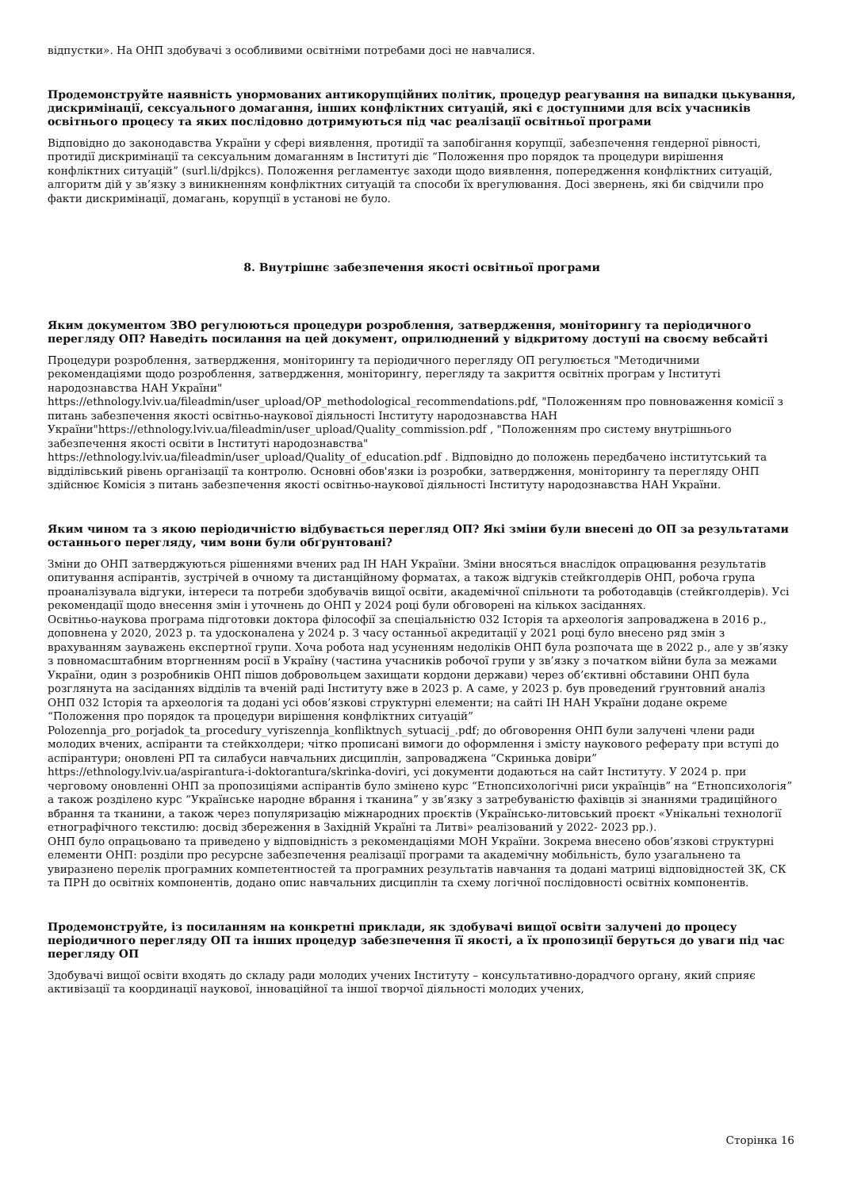відпустки». На ОНП здобувачі з особливими освітніми потребами досі не навчалися.
Продемонструйте наявність унормованих антикорупційних політик, процедур реагування на випадки цькування, дискримінації, сексуального домагання, інших конфліктних ситуацій, які є доступними для всіх учасників освітнього процесу та яких послідовно дотримуються під час реалізації освітньої програми
Відповідно до законодавства України у сфері виявлення, протидії та запобігання корупції, забезпечення гендерної рівності, протидії дискримінації та сексуальним домаганням в Інституті діє “Положення про порядок та процедури вирішення конфліктних ситуацій” (surl.li/dpjkcs). Положення регламентує заходи щодо виявлення, попередження конфліктних ситуацій, алгоритм дій у зв’язку з виникненням конфліктних ситуацій та способи їх врегулювання. Досі звернень, які би свідчили про факти дискримінації, домагань, корупції в установі не було.
8. Внутрішнє забезпечення якості освітньої програми
Яким документом ЗВО регулюються процедури розроблення, затвердження, моніторингу та періодичного перегляду ОП? Наведіть посилання на цей документ, оприлюднений у відкритому доступі на своєму вебсайті
Процедури розроблення, затвердження, моніторингу та періодичного перегляду ОП регулюється "Методичними рекомендаціями щодо розроблення, затвердження, моніторингу, перегляду та закриття освітніх програм у Інституті народознавства НАН України"
https://ethnology.lviv.ua/fileadmin/user_upload/OP_methodological_recommendations.pdf, "Положенням про повноваження комісії з питань забезпечення якості освітньо-наукової діяльності Інституту народознавства НАН України"https://ethnology.lviv.ua/fileadmin/user_upload/Quality_commission.pdf , "Положенням про систему внутрішнього забезпечення якості освіти в Інституті народознавства"
https://ethnology.lviv.ua/fileadmin/user_upload/Quality_of_education.pdf . Відповідно до положень передбачено інститутський та відділівський рівень організації та контролю. Основні обов'язки із розробки, затвердження, моніторингу та перегляду ОНП здійснює Комісія з питань забезпечення якості освітньо-наукової діяльності Інституту народознавства НАН України.
Яким чином та з якою періодичністю відбувається перегляд ОП? Які зміни були внесені до ОП за результатами останнього перегляду, чим вони були обґрунтовані?
Зміни до ОНП затверджуються рішеннями вчених рад ІН НАН України. Зміни вносяться внаслідок опрацювання результатів опитування аспірантів, зустрічей в очному та дистанційному форматах, а також відгуків стейкголдерів ОНП, робоча група проаналізувала відгуки, інтереси та потреби здобувачів вищої освіти, академічної спільноти та роботодавців (стейкголдерів). Усі рекомендації щодо внесення змін і уточнень до ОНП у 2024 році були обговорені на кількох засіданнях.
Освітньо-наукова програма підготовки доктора філософії за спеціальністю 032 Історія та археологія запроваджена в 2016 р., доповнена у 2020, 2023 р. та удосконалена у 2024 р. З часу останньої акредитації у 2021 році було внесено ряд змін з врахуванням зауважень експертної групи. Хоча робота над усуненням недоліків ОНП була розпочата ще в 2022 р., але у зв’язку з повномасштабним вторгненням росії в Україну (частина учасників робочої групи у зв’язку з початком війни була за межами України, один з розробників ОНП пішов добровольцем захищати кордони держави) через об’єктивні обставини ОНП була розглянута на засіданнях відділів та вченій раді Інституту вже в 2023 р. А саме, у 2023 р. був проведений ґрунтовний аналіз ОНП 032 Історія та археологія та додані усі обов’язкові структурні елементи; на сайті ІН НАН України додане окреме “Положення про порядок та процедури вирішення конфліктних ситуацій” Polozennja_pro_porjadok_ta_procedury_vyriszennja_konfliktnych_sytuacij_.pdf; до обговорення ОНП були залучені члени ради молодих вчених, аспіранти та стейкхолдери; чітко прописані вимоги до оформлення і змісту наукового реферату при вступі до аспірантури; оновлені РП та силабуси навчальних дисциплін, запроваджена “Скринька довіри” https://ethnology.lviv.ua/aspirantura-i-doktorantura/skrinka-doviri, усі документи додаються на сайт Інституту. У 2024 р. при черговому оновленні ОНП за пропозиціями аспірантів було змінено курс “Етнопсихологічні риси українців” на “Етнопсихологія” а також розділено курс “Українське народне вбрання і тканина” у зв’язку з затребуваністю фахівців зі знаннями традиційного вбрання та тканини, а також через популяризацію міжнародних проєктів (Українсько-литовський проєкт «Унікальні технології етнографічного текстилю: досвід збереження в Західній Україні та Литві» реалізований у 2022- 2023 рр.).
ОНП було опрацьовано та приведено у відповідність з рекомендаціями МОН України. Зокрема внесено обов’язкові структурні елементи ОНП: розділи про ресурсне забезпечення реалізації програми та академічну мобільність, було узагальнено та увиразнено перелік програмних компетентностей та програмних результатів навчання та додані матриці відповідностей ЗК, СК та ПРН до освітніх компонентів, додано опис навчальних дисциплін та схему логічної послідовності освітніх компонентів.
Продемонструйте, із посиланням на конкретні приклади, як здобувачі вищої освіти залучені до процесу періодичного перегляду ОП та інших процедур забезпечення її якості, а їх пропозиції беруться до уваги під час перегляду ОП
Здобувачі вищої освіти входять до складу ради молодих учених Інституту – консультативно-дорадчого органу, який сприяє активізації та координації наукової, інноваційної та іншої творчої діяльності молодих учених,
Сторінка 16